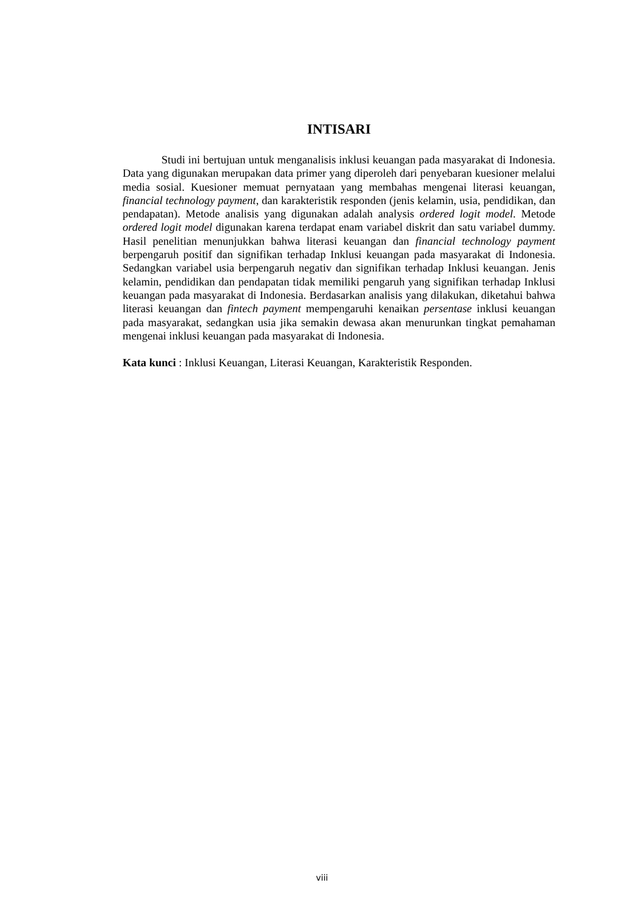INTISARI
Studi ini bertujuan untuk menganalisis inklusi keuangan pada masyarakat di Indonesia. Data yang digunakan merupakan data primer yang diperoleh dari penyebaran kuesioner melalui media sosial. Kuesioner memuat pernyataan yang membahas mengenai literasi keuangan, financial technology payment, dan karakteristik responden (jenis kelamin, usia, pendidikan, dan pendapatan). Metode analisis yang digunakan adalah analysis ordered logit model. Metode ordered logit model digunakan karena terdapat enam variabel diskrit dan satu variabel dummy. Hasil penelitian menunjukkan bahwa literasi keuangan dan financial technology payment berpengaruh positif dan signifikan terhadap Inklusi keuangan pada masyarakat di Indonesia. Sedangkan variabel usia berpengaruh negativ dan signifikan terhadap Inklusi keuangan. Jenis kelamin, pendidikan dan pendapatan tidak memiliki pengaruh yang signifikan terhadap Inklusi keuangan pada masyarakat di Indonesia. Berdasarkan analisis yang dilakukan, diketahui bahwa literasi keuangan dan fintech payment mempengaruhi kenaikan persentase inklusi keuangan pada masyarakat, sedangkan usia jika semakin dewasa akan menurunkan tingkat pemahaman mengenai inklusi keuangan pada masyarakat di Indonesia.
Kata kunci : Inklusi Keuangan, Literasi Keuangan, Karakteristik Responden.
viii